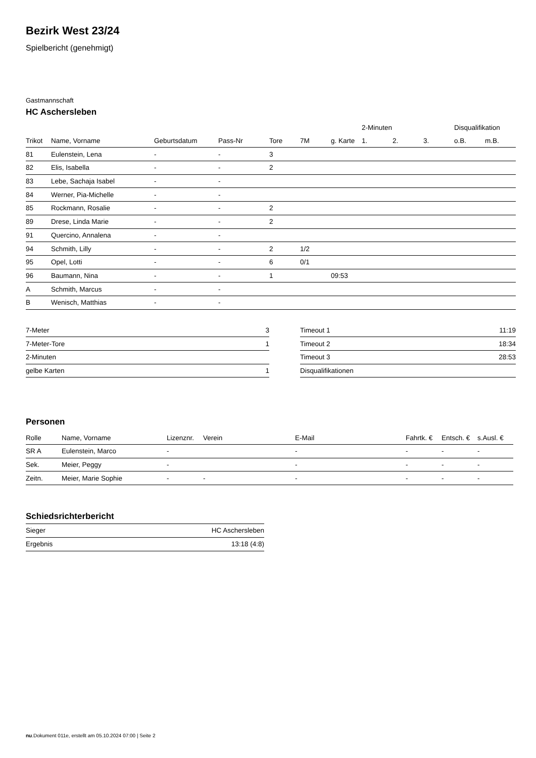Bezirk West 23/24
Spielbericht (genehmigt)
Gastmannschaft
HC Aschersleben
| | | | | | | | 2-Minuten | | | Disqualifikation | |
| --- | --- | --- | --- | --- | --- | --- | --- | --- | --- | --- | --- |
| Trikot | Name, Vorname | Geburtsdatum | Pass-Nr | Tore | 7M | g. Karte | 1. | 2. | 3. | o.B. | m.B. |
| 81 | Eulenstein, Lena | - | - | 3 | | | | | | | |
| 82 | Elis, Isabella | - | - | 2 | | | | | | | |
| 83 | Lebe, Sachaja Isabel | - | - | | | | | | | | |
| 84 | Werner, Pia-Michelle | - | - | | | | | | | | |
| 85 | Rockmann, Rosalie | - | - | 2 | | | | | | | |
| 89 | Drese, Linda Marie | - | - | 2 | | | | | | | |
| 91 | Quercino, Annalena | - | - | | | | | | | | |
| 94 | Schmith, Lilly | - | - | 2 | 1/2 | | | | | | |
| 95 | Opel, Lotti | - | - | 6 | 0/1 | | | | | | |
| 96 | Baumann, Nina | - | - | 1 | | 09:53 | | | | | |
| A | Schmith, Marcus | - | - | | | | | | | | |
| B | Wenisch, Matthias | - | - | | | | | | | | |
| 7-Meter | 3 |
| 7-Meter-Tore | 1 |
| 2-Minuten | |
| gelbe Karten | 1 |
| Timeout 1 | 11:19 |
| Timeout 2 | 18:34 |
| Timeout 3 | 28:53 |
| Disqualifikationen | |
Personen
| Rolle | Name, Vorname | Lizenznr. | Verein | E-Mail | Fahrtk. € | Entsch. € | s.Ausl. € |
| --- | --- | --- | --- | --- | --- | --- | --- |
| SR A | Eulenstein, Marco | - | | - | - | - | - |
| Sek. | Meier, Peggy | - | | - | - | - | - |
| Zeitn. | Meier, Marie Sophie | - | - | - | - | - | - |
Schiedsrichterbericht
| Sieger | HC Aschersleben |
| Ergebnis | 13:18 (4:8) |
nu.Dokument 011e, erstellt am 05.10.2024 07:00 | Seite 2